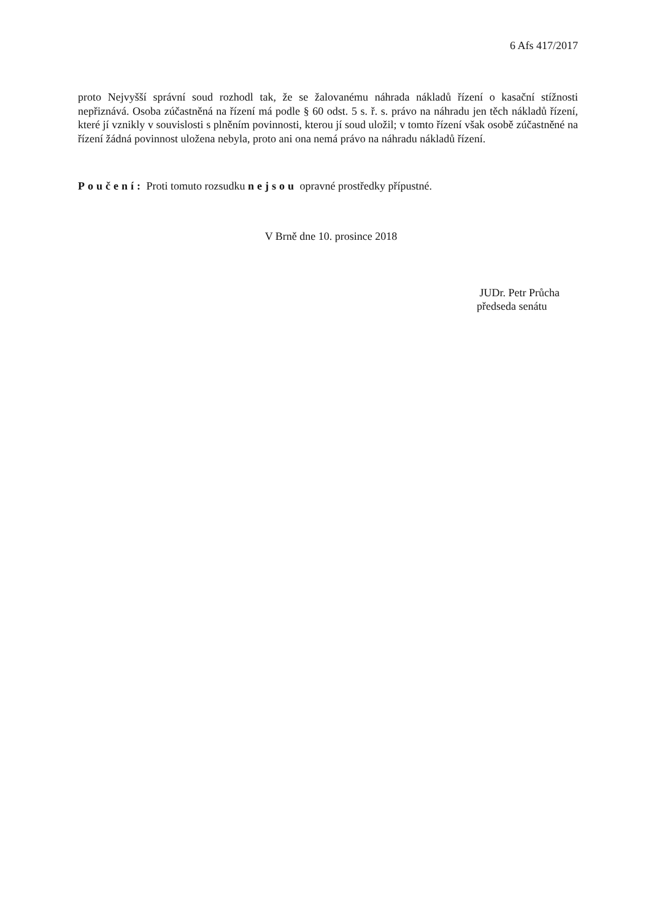6 Afs 417/2017
proto Nejvyšší správní soud rozhodl tak, že se žalovanému náhrada nákladů řízení o kasační stížnosti nepřiznává. Osoba zúčastněná na řízení má podle § 60 odst. 5 s. ř. s. právo na náhradu jen těch nákladů řízení, které jí vznikly v souvislosti s plněním povinnosti, kterou jí soud uložil; v tomto řízení však osobě zúčastněné na řízení žádná povinnost uložena nebyla, proto ani ona nemá právo na náhradu nákladů řízení.
Poučení: Proti tomuto rozsudku nejsou opravné prostředky přípustné.
V Brně dne 10. prosince 2018
JUDr. Petr Průcha
předseda senátu